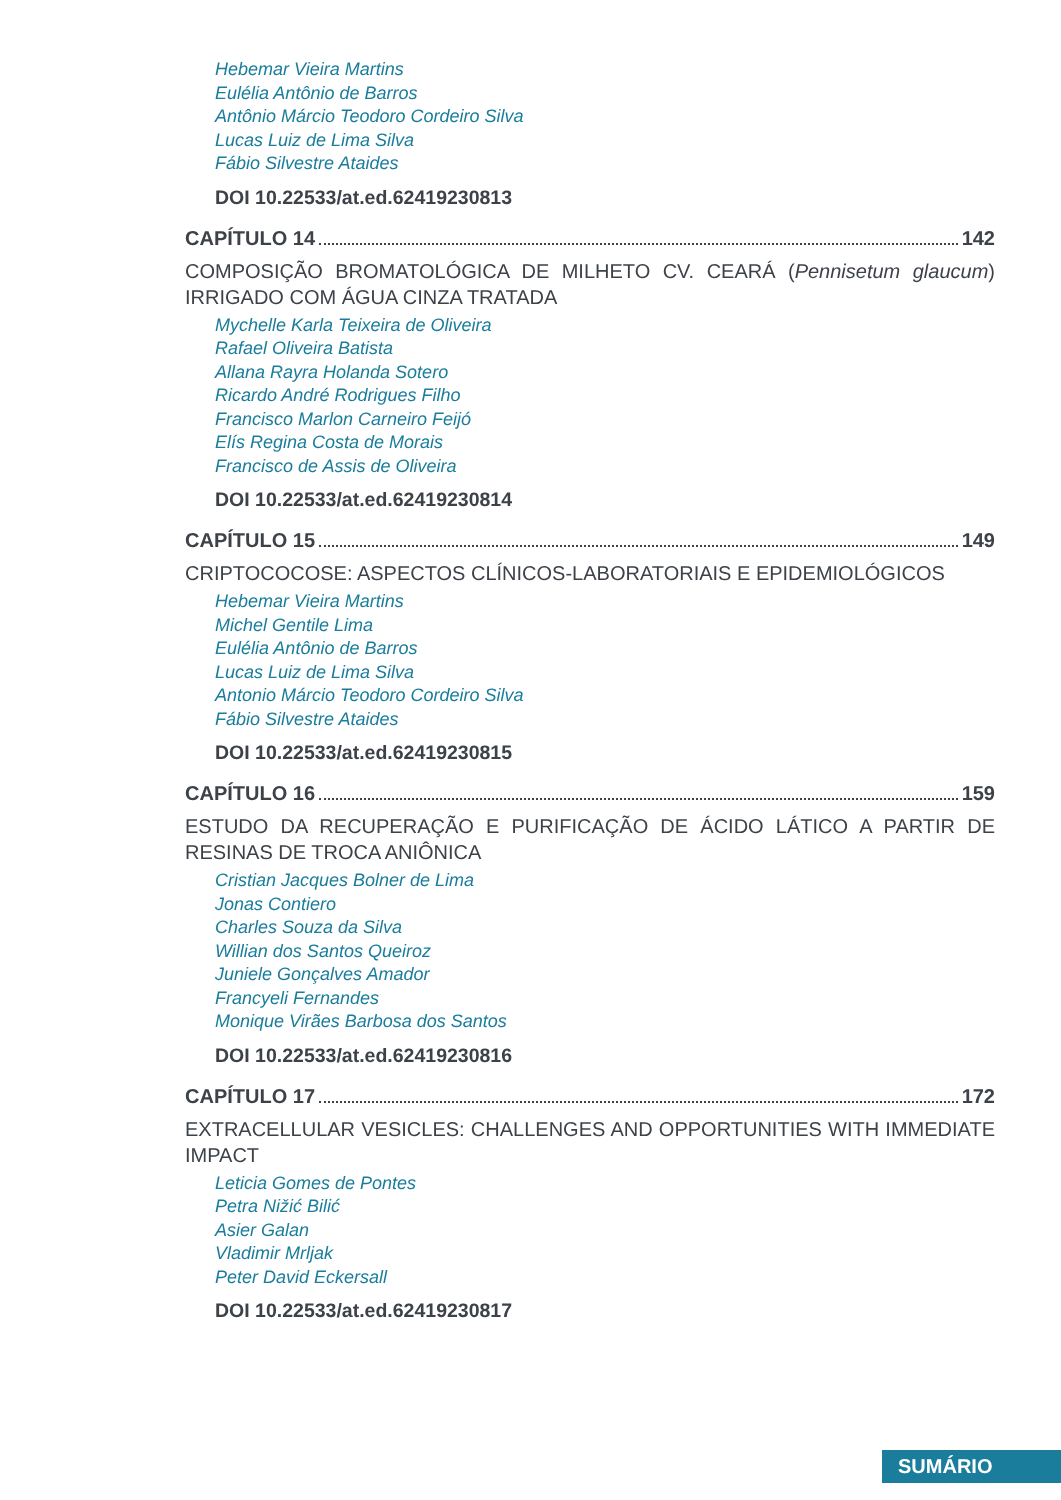Hebemar Vieira Martins
Eulélia Antônio de Barros
Antônio Márcio Teodoro Cordeiro Silva
Lucas Luiz de Lima Silva
Fábio Silvestre Ataides
DOI 10.22533/at.ed.62419230813
CAPÍTULO 14 142
COMPOSIÇÃO BROMATOLÓGICA DE MILHETO CV. CEARÁ (Pennisetum glaucum) IRRIGADO COM ÁGUA CINZA TRATADA
Mychelle Karla Teixeira de Oliveira
Rafael Oliveira Batista
Allana Rayra Holanda Sotero
Ricardo André Rodrigues Filho
Francisco Marlon Carneiro Feijó
Elís Regina Costa de Morais
Francisco de Assis de Oliveira
DOI 10.22533/at.ed.62419230814
CAPÍTULO 15 149
CRIPTOCOCOSE: ASPECTOS CLÍNICOS-LABORATORIAIS E EPIDEMIOLÓGICOS
Hebemar Vieira Martins
Michel Gentile Lima
Eulélia Antônio de Barros
Lucas Luiz de Lima Silva
Antonio Márcio Teodoro Cordeiro Silva
Fábio Silvestre Ataides
DOI 10.22533/at.ed.62419230815
CAPÍTULO 16 159
ESTUDO DA RECUPERAÇÃO E PURIFICAÇÃO DE ÁCIDO LÁTICO A PARTIR DE RESINAS DE TROCA ANIÔNICA
Cristian Jacques Bolner de Lima
Jonas Contiero
Charles Souza da Silva
Willian dos Santos Queiroz
Juniele Gonçalves Amador
Francyeli Fernandes
Monique Virães Barbosa dos Santos
DOI 10.22533/at.ed.62419230816
CAPÍTULO 17 172
EXTRACELLULAR VESICLES: CHALLENGES AND OPPORTUNITIES WITH IMMEDIATE IMPACT
Leticia Gomes de Pontes
Petra Nižić Bilić
Asier Galan
Vladimir Mrljak
Peter David Eckersall
DOI 10.22533/at.ed.62419230817
SUMÁRIO